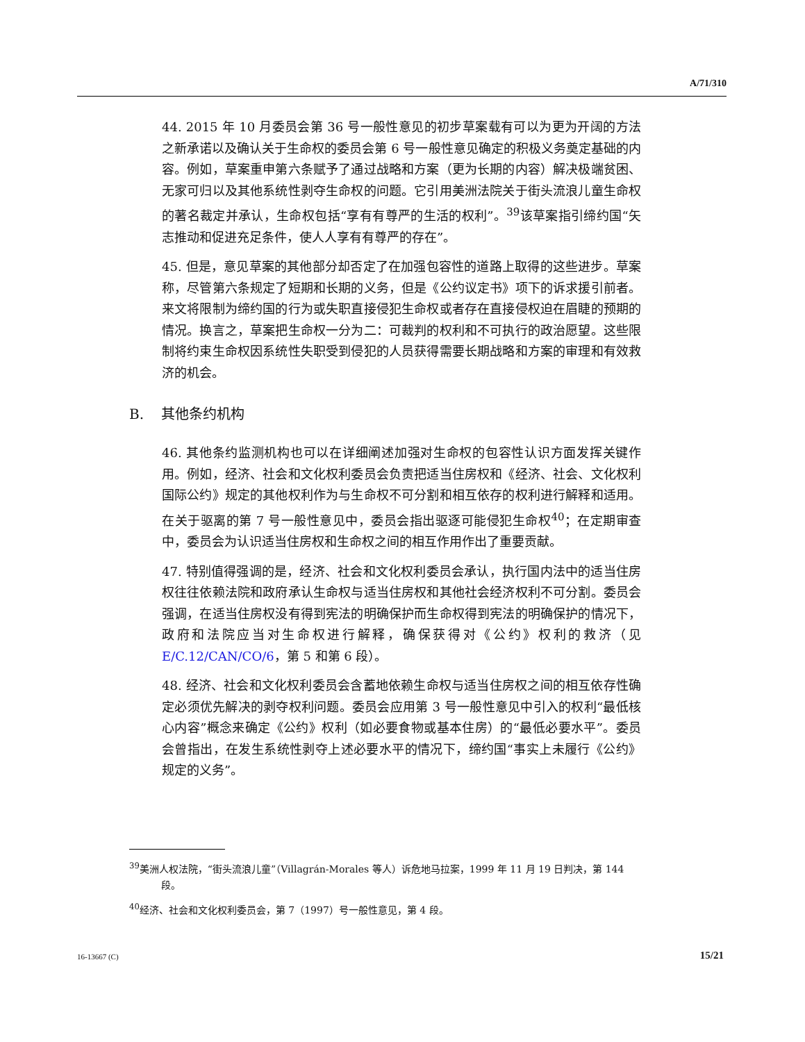A/71/310
44. 2015 年 10 月委员会第 36 号一般性意见的初步草案载有可以为更为开阔的方法之新承诺以及确认关于生命权的委员会第 6 号一般性意见确定的积极义务奠定基础的内容。例如，草案重申第六条赋予了通过战略和方案（更为长期的内容）解决极端贫困、无家可归以及其他系统性剥夺生命权的问题。它引用美洲法院关于街头流浪儿童生命权的著名裁定并承认，生命权包括“享有有尊严的生活的权利”。<sup>39</sup>该草案指引缔约国“矢志推动和促进充足条件，使人人享有有尊严的存在”。
45. 但是，意见草案的其他部分却否定了在加强包容性的道路上取得的这些进步。草案称，尽管第六条规定了短期和长期的义务，但是《公约议定书》项下的诉求援引前者。来文将限制为缔约国的行为或失职直接侵犯生命权或者存在直接侵权迫在眉睫的预期的情况。换言之，草案把生命权一分为二：可裁判的权利和不可执行的政治愿望。这些限制将约束生命权因系统性失职受到侵犯的人员获得需要长期战略和方案的审理和有效救济的机会。
B. 其他条约机构
46. 其他条约监测机构也可以在详细阐述加强对生命权的包容性认识方面发挥关键作用。例如，经济、社会和文化权利委员会负责把适当住房权和《经济、社会、文化权利国际公约》规定的其他权利作为与生命权不可分割和相互依存的权利进行解释和适用。在关于驱离的第 7 号一般性意见中，委员会指出驱逐可能侵犯生命权<sup>40</sup>；在定期审查中，委员会为认识适当住房权和生命权之间的相互作用作出了重要贡献。
47. 特别值得强调的是，经济、社会和文化权利委员会承认，执行国内法中的适当住房权往往依赖法院和政府承认生命权与适当住房权和其他社会经济权利不可分割。委员会强调，在适当住房权没有得到宪法的明确保护而生命权得到宪法的明确保护的情况下，政府和法院应当对生命权进行解释，确保获得对《公约》权利的救济（见 E/C.12/CAN/CO/6，第 5 和第 6 段）。
48. 经济、社会和文化权利委员会含蓄地依赖生命权与适当住房权之间的相互依存性确定必须优先解决的剥夺权利问题。委员会应用第 3 号一般性意见中引入的权利“最低核心内容”概念来确定《公约》权利（如必要食物或基本住房）的“最低必要水平”。委员会曾指出，在发生系统性剥夺上述必要水平的情况下，缔约国“事实上未履行《公约》规定的义务”。
<sup>39</sup> 美洲人权法院，“街头流浪儿童”（Villagrán-Morales 等人）诉危地马拉案，1999 年 11 月 19 日判决，第 144 段。
<sup>40</sup> 经济、社会和文化权利委员会，第 7（1997）号一般性意见，第 4 段。
16-13667 (C) 15/21